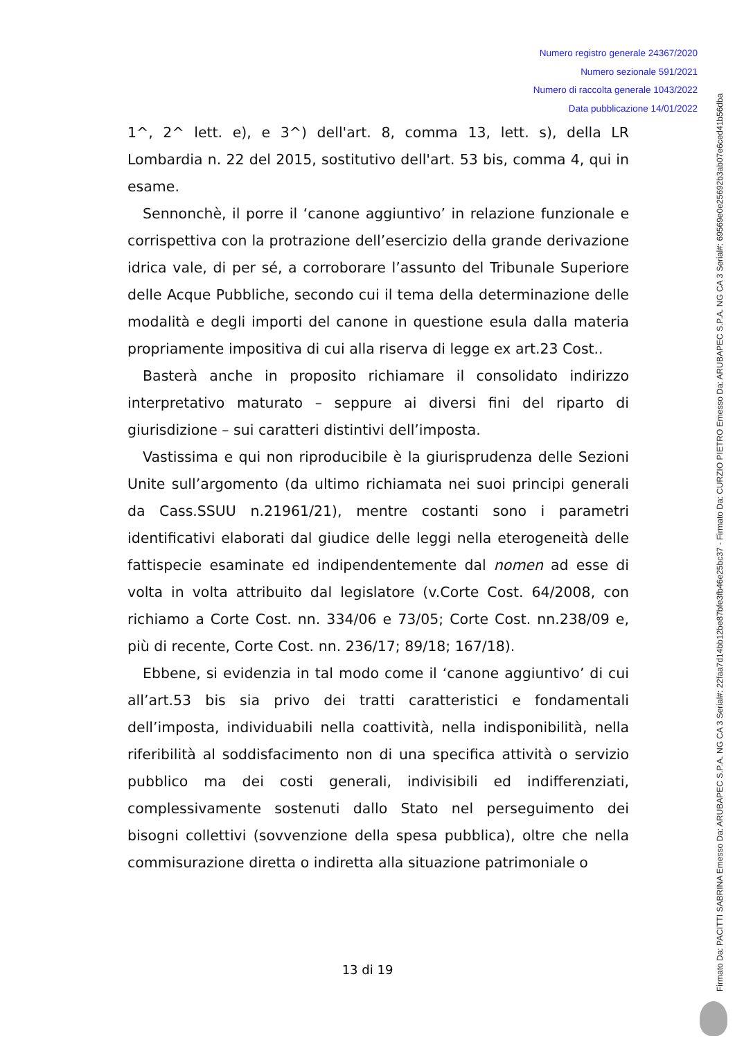Numero registro generale 24367/2020
Numero sezionale 591/2021
Numero di raccolta generale 1043/2022
Data pubblicazione 14/01/2022
1^, 2^ lett. e), e 3^) dell'art. 8, comma 13, lett. s), della LR Lombardia n. 22 del 2015, sostitutivo dell'art. 53 bis, comma 4, qui in esame.
Sennonchè, il porre il ‘canone aggiuntivo’ in relazione funzionale e corrispettiva con la protrazione dell’esercizio della grande derivazione idrica vale, di per sé, a corroborare l’assunto del Tribunale Superiore delle Acque Pubbliche, secondo cui il tema della determinazione delle modalità e degli importi del canone in questione esula dalla materia propriamente impositiva di cui alla riserva di legge ex art.23 Cost..
Basterà anche in proposito richiamare il consolidato indirizzo interpretativo maturato – seppure ai diversi fini del riparto di giurisdizione – sui caratteri distintivi dell’imposta.
Vastissima e qui non riproducibile è la giurisprudenza delle Sezioni Unite sull’argomento (da ultimo richiamata nei suoi principi generali da Cass.SSUU n.21961/21), mentre costanti sono i parametri identificativi elaborati dal giudice delle leggi nella eterogeneità delle fattispecie esaminate ed indipendentemente dal nomen ad esse di volta in volta attribuito dal legislatore (v.Corte Cost. 64/2008, con richiamo a Corte Cost. nn. 334/06 e 73/05; Corte Cost. nn.238/09 e, più di recente, Corte Cost. nn. 236/17; 89/18; 167/18).
Ebbene, si evidenzia in tal modo come il ‘canone aggiuntivo’ di cui all’art.53 bis sia privo dei tratti caratteristici e fondamentali dell’imposta, individuabili nella coattività, nella indisponibilità, nella riferibilità al soddisfacimento non di una specifica attività o servizio pubblico ma dei costi generali, indivisibili ed indifferenziati, complessivamente sostenuti dallo Stato nel perseguimento dei bisogni collettivi (sovvenzione della spesa pubblica), oltre che nella commisurazione diretta o indiretta alla situazione patrimoniale o
13 di 19
Firmato Da: PACITTI SABRINA Emesso Da: ARUBAPEC S.P.A. NG CA 3 Serial#: 22faa7d14bb12be87bfe3fb46e25bc37 - Firmato Da: CURZIO PIETRO Emesso Da: ARUBAPEC S.P.A. NG CA 3 Serial#: 69569e0e25692b3ab07e6ced41b56dba